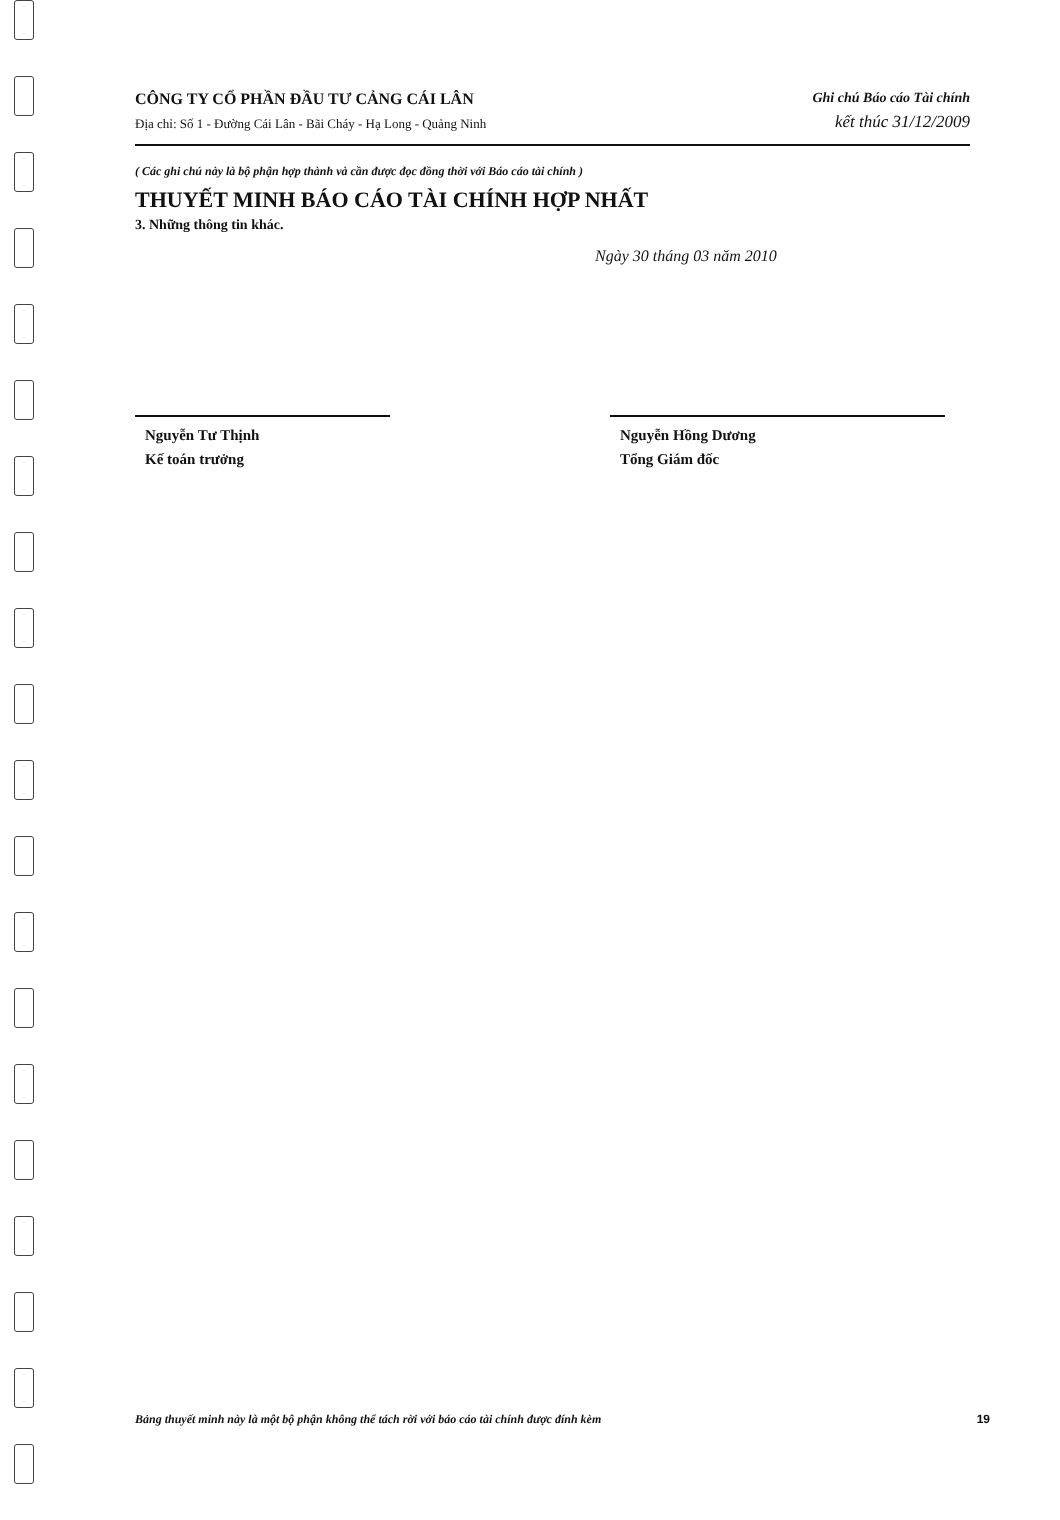CÔNG TY CỔ PHẦN ĐẦU TƯ CẢNG CÁI LÂN
Địa chỉ: Số 1 - Đường Cái Lân - Bãi Cháy - Hạ Long - Quảng Ninh
Ghi chú Báo cáo Tài chính
kết thúc 31/12/2009
( Các ghi chú này là bộ phận hợp thành và cần được đọc đồng thời với Báo cáo tài chính )
THUYẾT MINH BÁO CÁO TÀI CHÍNH HỢP NHẤT
3. Những thông tin khác.
Ngày 30 tháng 03 năm 2010
Nguyễn Tư Thịnh
Kế toán trưởng
Nguyễn Hồng Dương
Tổng Giám đốc
Bảng thuyết minh này là một bộ phận không thể tách rời với báo cáo tài chính được đính kèm 19